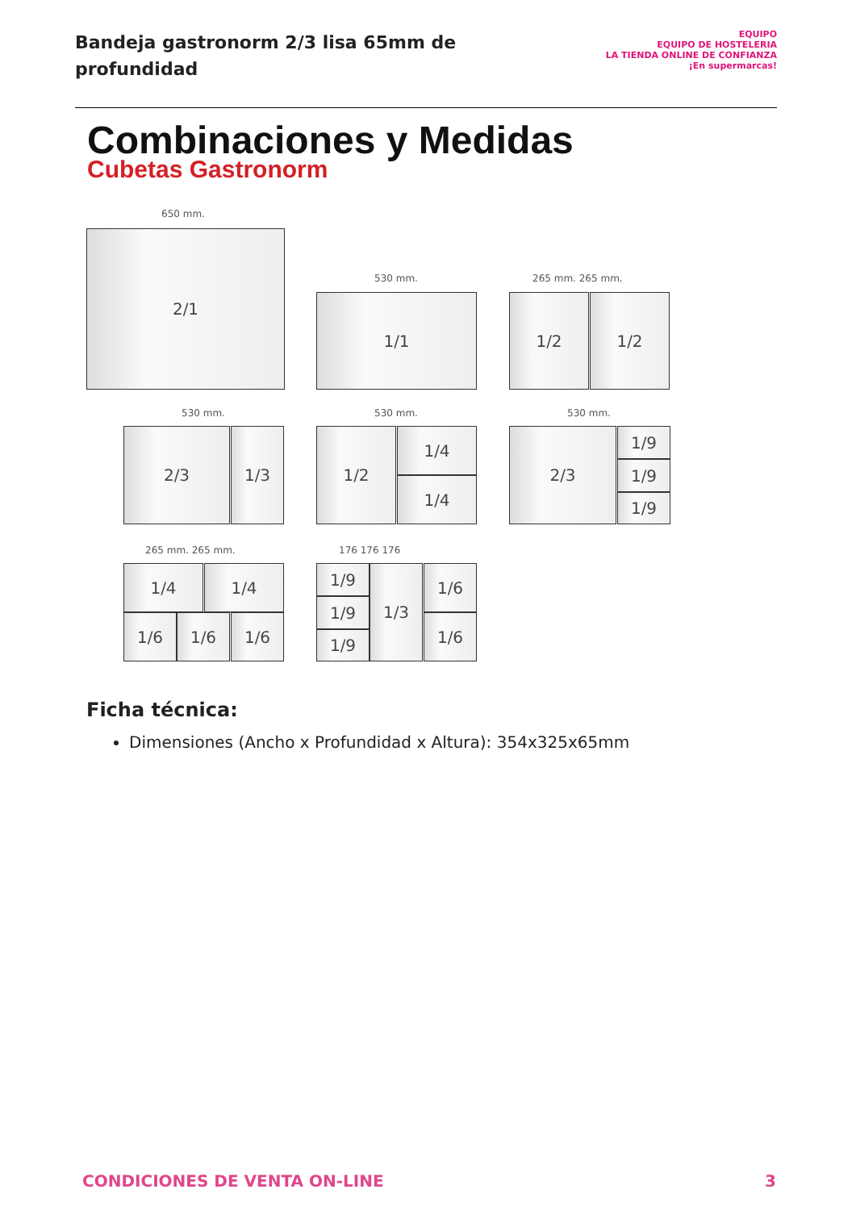Bandeja gastronorm 2/3 lisa 65mm de profundidad
EQUIPO
EQUIPO DE HOSTELERIA
LA TIENDA ONLINE DE CONFIANZA
¡En supermarcas!
Combinaciones y Medidas
Cubetas Gastronorm
650 mm.
2/1
530 mm.
1/1
265 mm. 265 mm.
1/2 1/2
530 mm.
2/3 1/3
530 mm.
1/2 1/4
1/4
530 mm.
2/3 1/9
1/9
1/9
265 mm. 265 mm.
1/4 1/4
1/6 1/6 1/6
176 176 176
1/9
1/9
1/9
1/3 1/6
1/6
Ficha técnica:
Dimensiones (Ancho x Profundidad x Altura): 354x325x65mm
CONDICIONES DE VENTA ON-LINE 3